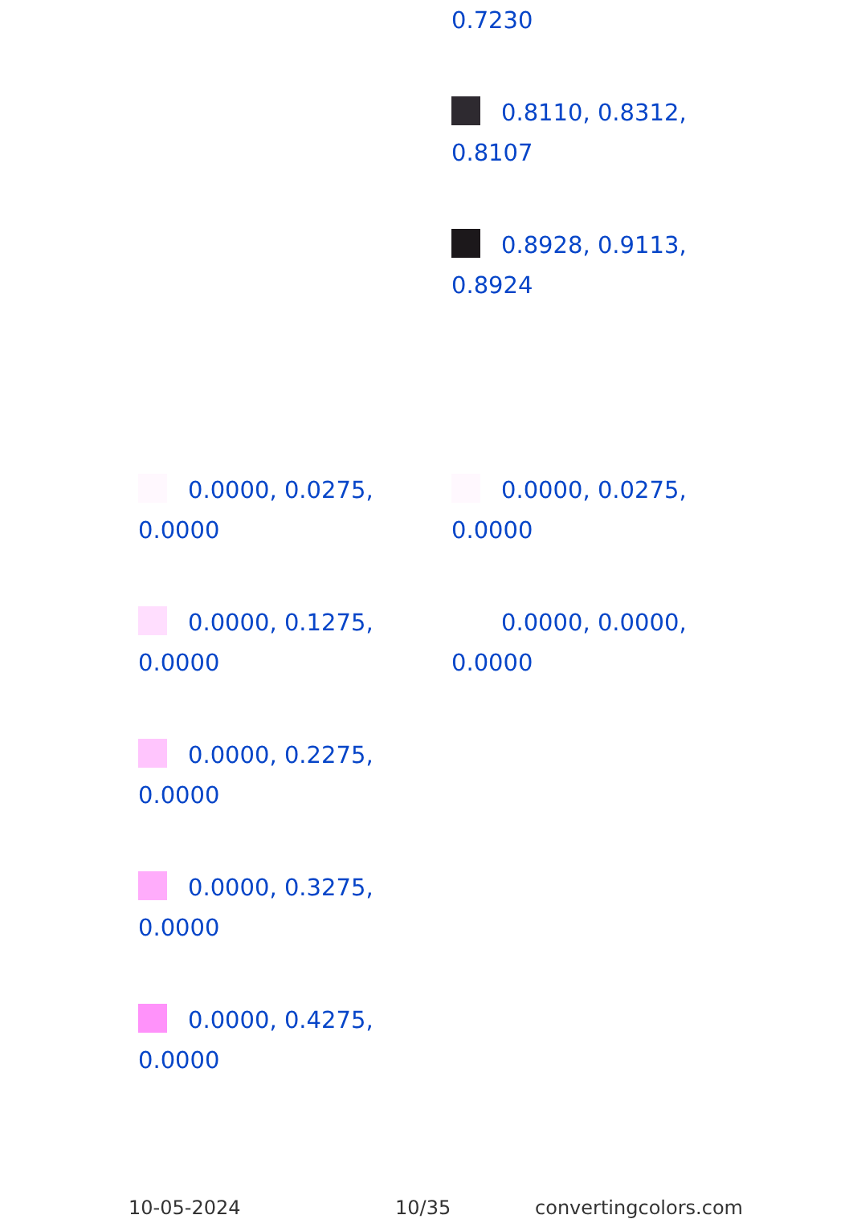0.7230
0.8110, 0.8312, 0.8107
0.8928, 0.9113, 0.8924
0.0000, 0.0275, 0.0000
0.0000, 0.0275, 0.0000
0.0000, 0.1275, 0.0000
0.0000, 0.0000, 0.0000
0.0000, 0.2275, 0.0000
0.0000, 0.3275, 0.0000
0.0000, 0.4275, 0.0000
10-05-2024 10/35 convertingcolors.com